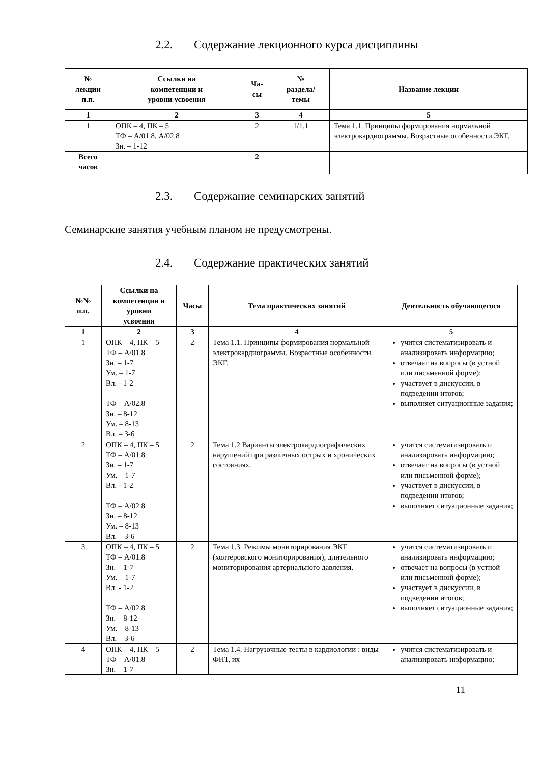2.2. Содержание лекционного курса дисциплины
| № лекции п.п. | Ссылки на компетенции и уровни усвоения | Ча- сы | № раздела/ темы | Название лекции |
| --- | --- | --- | --- | --- |
| 1 | 2 | 3 | 4 | 5 |
| 1 | ОПК – 4, ПК – 5 ТФ – А/01.8, А/02.8 Зн. – 1-12 | 2 | 1/1.1 | Тема 1.1. Принципы формирования нормальной электрокардиограммы. Возрастные особенности ЭКГ. |
| Всего часов | | 2 | | |
2.3. Содержание семинарских занятий
Семинарские занятия учебным планом не предусмотрены.
2.4. Содержание практических занятий
| №№ п.п. | Ссылки на компетенции и уровни усвоения | Часы | Тема практических занятий | Деятельность обучающегося |
| --- | --- | --- | --- | --- |
| 1 | 2 | 3 | 4 | 5 |
| 1 | ОПК – 4, ПК – 5 ТФ – А/01.8 Зн. – 1-7 Ум. – 1-7 Вл. - 1-2 ТФ – А/02.8 Зн. – 8-12 Ум. – 8-13 Вл. – 3-6 | 2 | Тема 1.1. Принципы формирования нормальной электрокардиограммы. Возрастные особенности ЭКГ. | учится систематизировать и анализировать информацию; отвечает на вопросы (в устной или письменной форме); участвует в дискуссии, в подведении итогов; выполняет ситуационные задания; |
| 2 | ОПК – 4, ПК – 5 ТФ – А/01.8 Зн. – 1-7 Ум. – 1-7 Вл. - 1-2 ТФ – А/02.8 Зн. – 8-12 Ум. – 8-13 Вл. – 3-6 | 2 | Тема 1.2 Варианты электрокардиографических нарушений при различных острых и хронических состояниях. | учится систематизировать и анализировать информацию; отвечает на вопросы (в устной или письменной форме); участвует в дискуссии, в подведении итогов; выполняет ситуационные задания; |
| 3 | ОПК – 4, ПК – 5 ТФ – А/01.8 Зн. – 1-7 Ум. – 1-7 Вл. - 1-2 ТФ – А/02.8 Зн. – 8-12 Ум. – 8-13 Вл. – 3-6 | 2 | Тема 1.3. Режимы мониторирования ЭКГ (холтеровского мониторирования), длительного мониторирования артериального давления. | учится систематизировать и анализировать информацию; отвечает на вопросы (в устной или письменной форме); участвует в дискуссии, в подведении итогов; выполняет ситуационные задания; |
| 4 | ОПК – 4, ПК – 5 ТФ – А/01.8 Зн. – 1-7 | 2 | Тема 1.4. Нагрузочные тесты в кардиологии : виды ФНТ, их | учится систематизировать и анализировать информацию; |
11